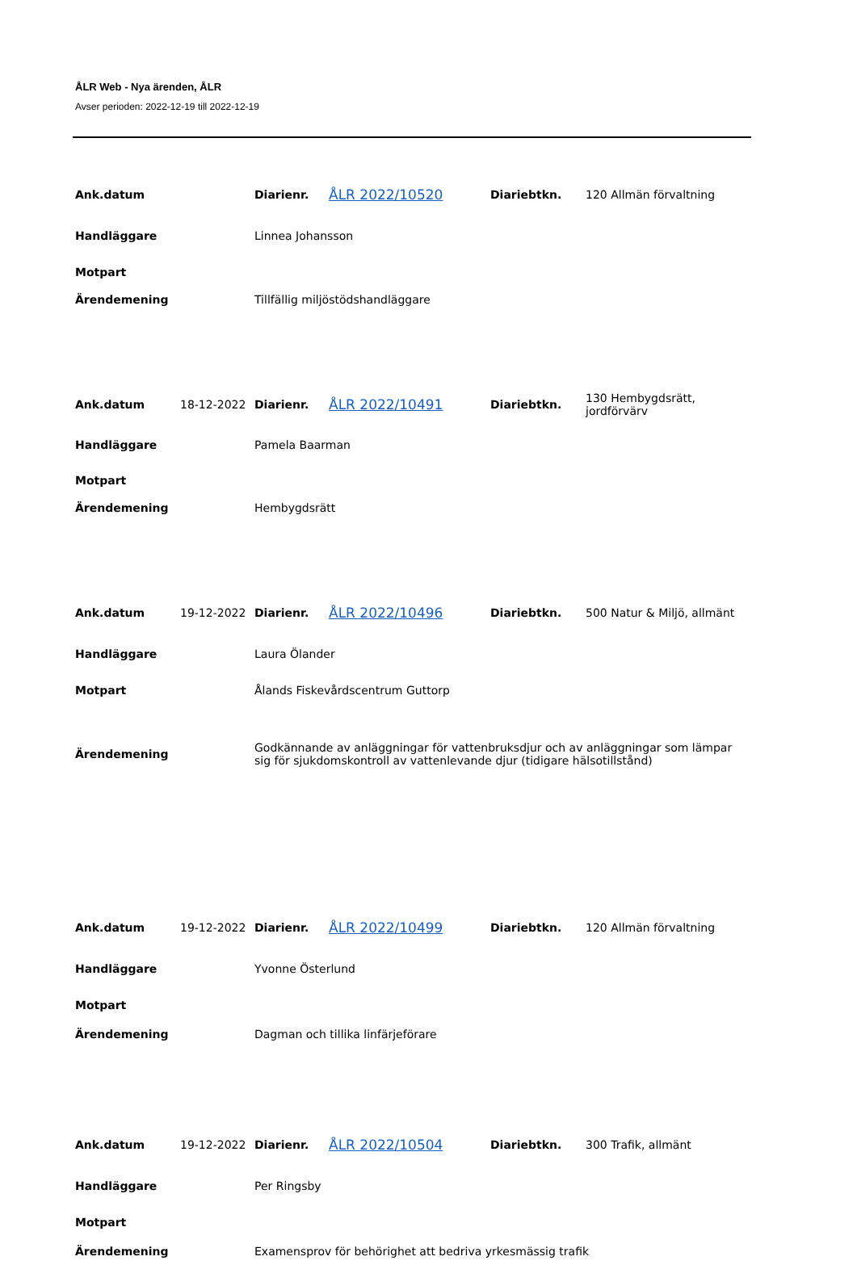ÅLR Web - Nya ärenden, ÅLR
Avser perioden: 2022-12-19 till 2022-12-19
| Ank.datum | | Diarienr. | ÅLR 2022/10520 | Diariebtkn. | 120 Allmän förvaltning |
| Handläggare | | Linnea Johansson | | | |
| Motpart | | | | | |
| Ärendemening | | Tillfällig miljöstödshandläggare | | | |
| Ank.datum | 18-12-2022 | Diarienr. | ÅLR 2022/10491 | Diariebtkn. | 130 Hembygdsrätt, jordförvärv |
| Handläggare | | Pamela Baarman | | | |
| Motpart | | | | | |
| Ärendemening | | Hembygdsrätt | | | |
| Ank.datum | 19-12-2022 | Diarienr. | ÅLR 2022/10496 | Diariebtkn. | 500 Natur & Miljö, allmänt |
| Handläggare | | Laura Ölander | | | |
| Motpart | | Ålands Fiskevårdscentrum Guttorp | | | |
| Ärendemening | | Godkännande av anläggningar för vattenbruksdjur och av anläggningar som lämpar sig för sjukdomskontroll av vattenlevande djur (tidigare hälsotillstånd) | | | |
| Ank.datum | 19-12-2022 | Diarienr. | ÅLR 2022/10499 | Diariebtkn. | 120 Allmän förvaltning |
| Handläggare | | Yvonne Österlund | | | |
| Motpart | | | | | |
| Ärendemening | | Dagman och tillika linfärjeförare | | | |
| Ank.datum | 19-12-2022 | Diarienr. | ÅLR 2022/10504 | Diariebtkn. | 300 Trafik, allmänt |
| Handläggare | | Per Ringsby | | | |
| Motpart | | | | | |
| Ärendemening | | Examensprov för behörighet att bedriva yrkesmässig trafik | | | |